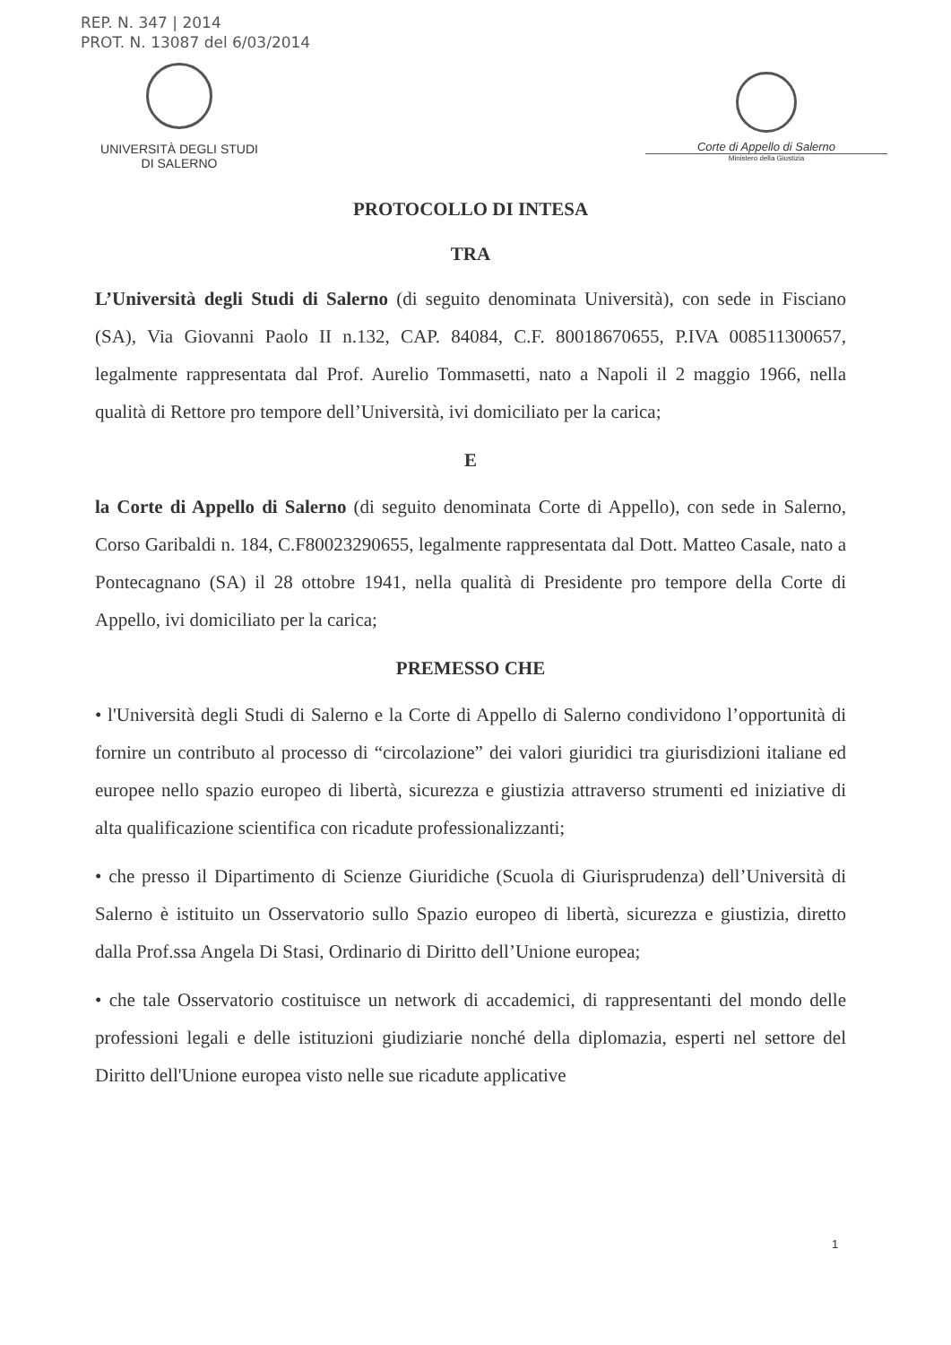REP. N. 347 | 2014
PROT. N. 13087 del 6/03/2014
UNIVERSITÀ DEGLI STUDI
DI SALERNO
Corte di Appello di Salerno
Ministero della Giustizia
PROTOCOLLO DI INTESA
TRA
L’Università degli Studi di Salerno (di seguito denominata Università), con sede in Fisciano (SA), Via Giovanni Paolo II n.132, CAP. 84084, C.F. 80018670655, P.IVA 008511300657, legalmente rappresentata dal Prof. Aurelio Tommasetti, nato a Napoli il 2 maggio 1966, nella qualità di Rettore pro tempore dell’Università, ivi domiciliato per la carica;
E
la Corte di Appello di Salerno (di seguito denominata Corte di Appello), con sede in Salerno, Corso Garibaldi n. 184, C.F80023290655, legalmente rappresentata dal Dott. Matteo Casale, nato a Pontecagnano (SA) il 28 ottobre 1941, nella qualità di Presidente pro tempore della Corte di Appello, ivi domiciliato per la carica;
PREMESSO CHE
• l'Università degli Studi di Salerno e la Corte di Appello di Salerno condividono l’opportunità di fornire un contributo al processo di “circolazione” dei valori giuridici tra giurisdizioni italiane ed europee nello spazio europeo di libertà, sicurezza e giustizia attraverso strumenti ed iniziative di alta qualificazione scientifica con ricadute professionalizzanti;
• che presso il Dipartimento di Scienze Giuridiche (Scuola di Giurisprudenza) dell’Università di Salerno è istituito un Osservatorio sullo Spazio europeo di libertà, sicurezza e giustizia, diretto dalla Prof.ssa Angela Di Stasi, Ordinario di Diritto dell’Unione europea;
• che tale Osservatorio costituisce un network di accademici, di rappresentanti del mondo delle professioni legali e delle istituzioni giudiziarie nonché della diplomazia, esperti nel settore del Diritto dell'Unione europea visto nelle sue ricadute applicative
1